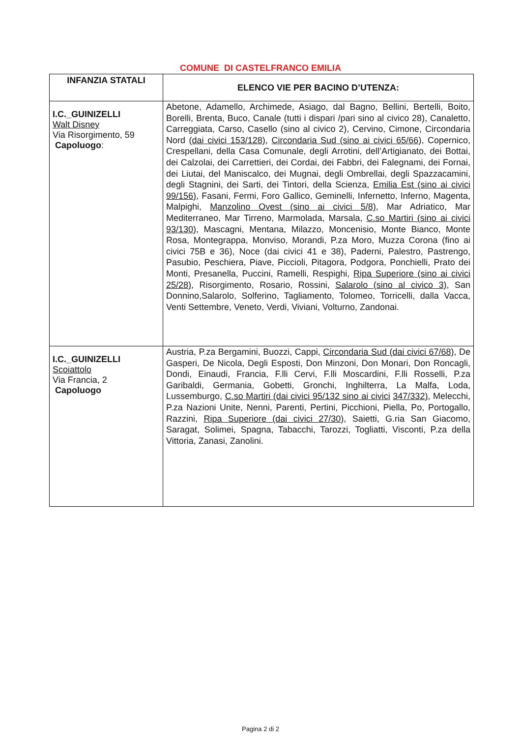COMUNE DI CASTELFRANCO EMILIA
| INFANZIA STATALI | ELENCO VIE PER BACINO D’UTENZA: |
| --- | --- |
| I.C._GUINIZELLI Walt Disney Via Risorgimento, 59 Capoluogo : | Abetone, Adamello, Archimede, Asiago, dal Bagno, Bellini, Bertelli, Boito, Borelli, Brenta, Buco, Canale (tutti i dispari /pari sino al civico 28), Canaletto, Carreggiata, Carso, Casello (sino al civico 2), Cervino, Cimone, Circondaria Nord (dai civici 153/128) , Circondaria Sud (sino ai civici 65/66 ), Copernico, Crespellani, della Casa Comunale, degli Arrotini, dell’Artigianato, dei Bottai, dei Calzolai, dei Carrettieri, dei Cordai, dei Fabbri, dei Falegnami, dei Fornai, dei Liutai, del Maniscalco, dei Mugnai, degli Ombrellai, degli Spazzacamini, degli Stagnini, dei Sarti, dei Tintori, della Scienza, Emilia Est (sino ai civici 99/156) , Fasani, Fermi, Foro Gallico, Geminelli, Infernetto, Inferno, Magenta, Malpighi, Manzolino Ovest (sino ai civici 5/8) , Mar Adriatico, Mar Mediterraneo, Mar Tirreno, Marmolada, Marsala, C.so Martiri (sino ai civici 93/130 ), Mascagni, Mentana, Milazzo, Moncenisio, Monte Bianco, Monte Rosa, Montegrappa, Monviso, Morandi, P.za Moro, Muzza Corona (fino ai civici 75B e 36), Noce (dai civici 41 e 38), Paderni, Palestro, Pastrengo, Pasubio, Peschiera, Piave, Piccioli, Pitagora, Podgora, Ponchielli, Prato dei Monti, Presanella, Puccini, Ramelli, Respighi, Ripa Superiore (sino ai civici 25/28) , Risorgimento, Rosario, Rossini, Salarolo (sino al civico 3) , San Donnino,Salarolo, Solferino, Tagliamento, Tolomeo, Torricelli, dalla Vacca, Venti Settembre, Veneto, Verdi, Viviani, Volturno, Zandonai. |
| I.C._GUINIZELLI Scoiattolo Via Francia, 2 Capoluogo | Austria, P.za Bergamini, Buozzi, Cappi, Circondaria Sud (dai civici 67/68) , De Gasperi, De Nicola, Degli Esposti, Don Minzoni, Don Monari, Don Roncagli, Dondi, Einaudi, Francia, F.lli Cervi, F.lli Moscardini, F.lli Rosselli, P.za Garibaldi, Germania, Gobetti, Gronchi, Inghilterra, La Malfa, Loda, Lussemburgo, C.so Martiri (dai civici 95/132 sino ai civici 347/332) , Melecchi, P.za Nazioni Unite, Nenni, Parenti, Pertini, Picchioni, Piella, Po, Portogallo, Razzini, Ripa Superiore (dai civici 27/30) , Saietti, G.ria San Giacomo, Saragat, Solimei, Spagna, Tabacchi, Tarozzi, Togliatti, Visconti, P.za della Vittoria, Zanasi, Zanolini. |
Pagina 2 di 2